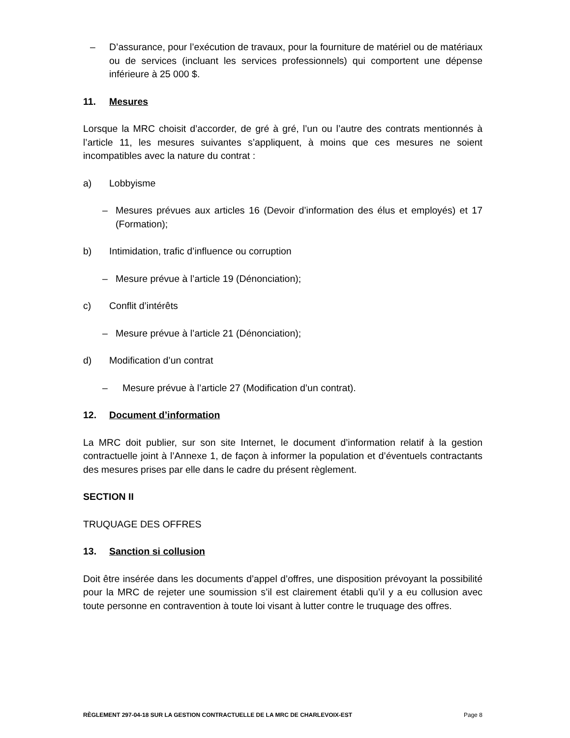– D’assurance, pour l’exécution de travaux, pour la fourniture de matériel ou de matériaux ou de services (incluant les services professionnels) qui comportent une dépense inférieure à 25 000 $.
11. Mesures
Lorsque la MRC choisit d’accorder, de gré à gré, l’un ou l’autre des contrats mentionnés à l’article 11, les mesures suivantes s’appliquent, à moins que ces mesures ne soient incompatibles avec la nature du contrat :
a) Lobbyisme
– Mesures prévues aux articles 16 (Devoir d’information des élus et employés) et 17 (Formation);
b) Intimidation, trafic d’influence ou corruption
– Mesure prévue à l’article 19 (Dénonciation);
c) Conflit d’intérêts
– Mesure prévue à l’article 21 (Dénonciation);
d) Modification d’un contrat
– Mesure prévue à l’article 27 (Modification d’un contrat).
12. Document d’information
La MRC doit publier, sur son site Internet, le document d’information relatif à la gestion contractuelle joint à l’Annexe 1, de façon à informer la population et d’éventuels contractants des mesures prises par elle dans le cadre du présent règlement.
SECTION II
TRUQUAGE DES OFFRES
13. Sanction si collusion
Doit être insérée dans les documents d’appel d’offres, une disposition prévoyant la possibilité pour la MRC de rejeter une soumission s’il est clairement établi qu’il y a eu collusion avec toute personne en contravention à toute loi visant à lutter contre le truquage des offres.
RÈGLEMENT 297-04-18 SUR LA GESTION CONTRACTUELLE DE LA MRC DE CHARLEVOIX-EST Page 8